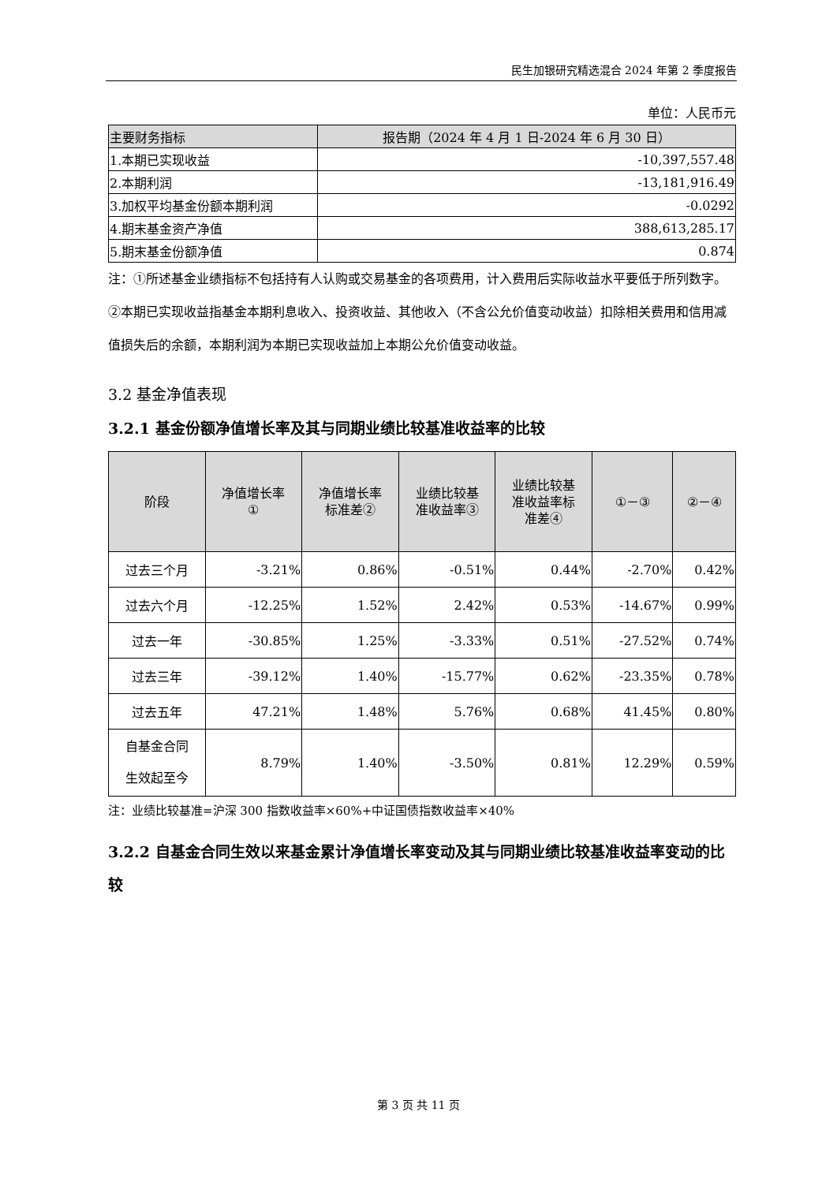民生加银研究精选混合 2024 年第 2 季度报告
单位：人民币元
| 主要财务指标 | 报告期（2024 年 4 月 1 日-2024 年 6 月 30 日） |
| --- | --- |
| 1.本期已实现收益 | -10,397,557.48 |
| 2.本期利润 | -13,181,916.49 |
| 3.加权平均基金份额本期利润 | -0.0292 |
| 4.期末基金资产净值 | 388,613,285.17 |
| 5.期末基金份额净值 | 0.874 |
注：①所述基金业绩指标不包括持有人认购或交易基金的各项费用，计入费用后实际收益水平要低于所列数字。
②本期已实现收益指基金本期利息收入、投资收益、其他收入（不含公允价值变动收益）扣除相关费用和信用减值损失后的余额，本期利润为本期已实现收益加上本期公允价值变动收益。
3.2 基金净值表现
3.2.1 基金份额净值增长率及其与同期业绩比较基准收益率的比较
| 阶段 | 净值增长率 ① | 净值增长率 标准差② | 业绩比较基 准收益率③ | 业绩比较基 准收益率标 准差④ | ①－③ | ②－④ |
| --- | --- | --- | --- | --- | --- | --- |
| 过去三个月 | -3.21% | 0.86% | -0.51% | 0.44% | -2.70% | 0.42% |
| 过去六个月 | -12.25% | 1.52% | 2.42% | 0.53% | -14.67% | 0.99% |
| 过去一年 | -30.85% | 1.25% | -3.33% | 0.51% | -27.52% | 0.74% |
| 过去三年 | -39.12% | 1.40% | -15.77% | 0.62% | -23.35% | 0.78% |
| 过去五年 | 47.21% | 1.48% | 5.76% | 0.68% | 41.45% | 0.80% |
| 自基金合同 生效起至今 | 8.79% | 1.40% | -3.50% | 0.81% | 12.29% | 0.59% |
注：业绩比较基准=沪深 300 指数收益率×60%+中证国债指数收益率×40%
3.2.2 自基金合同生效以来基金累计净值增长率变动及其与同期业绩比较基准收益率变动的比较
第 3 页 共 11 页